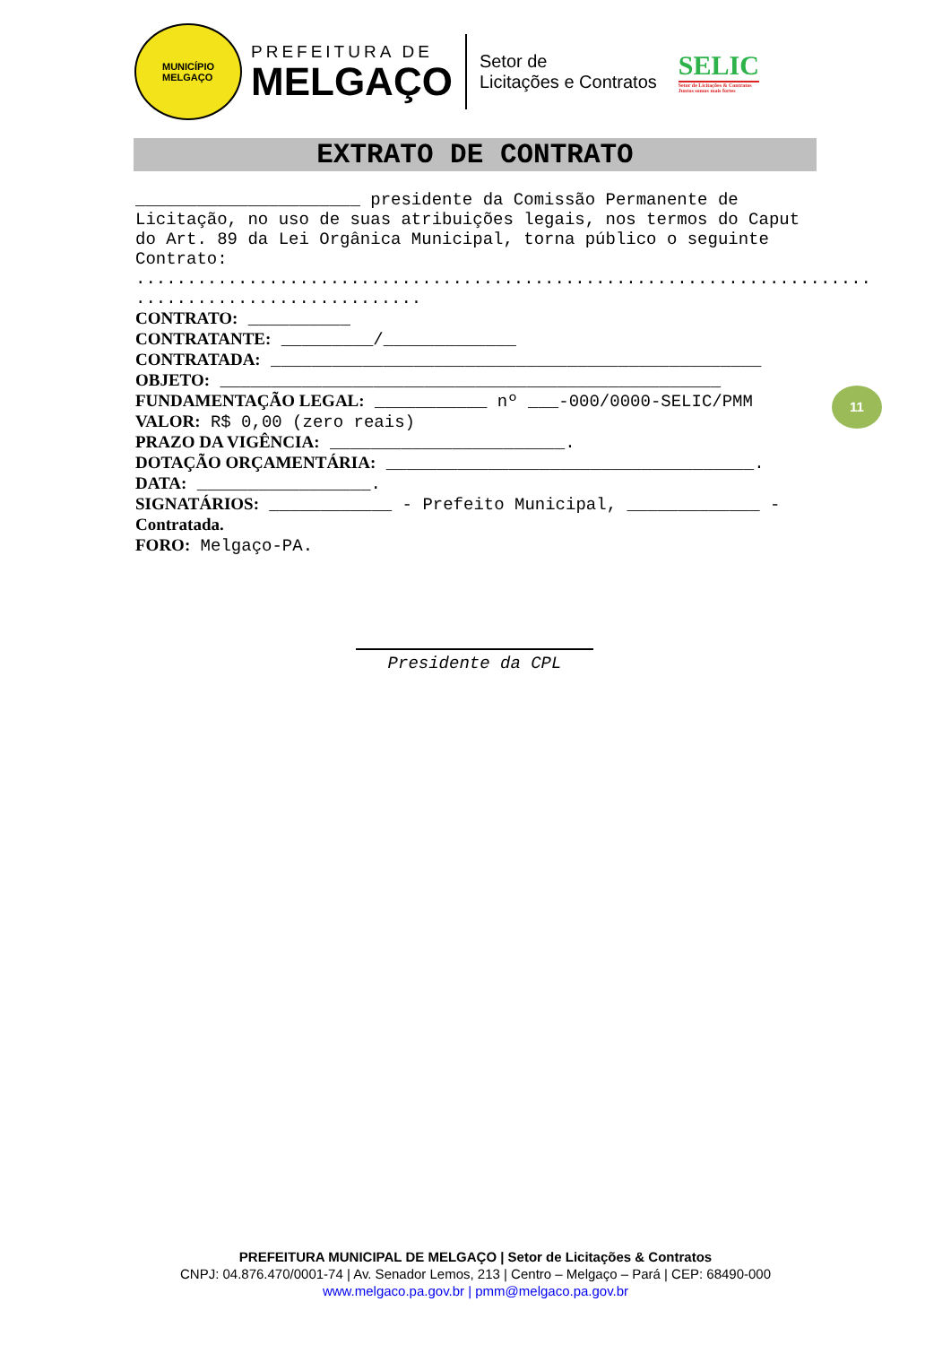MUNICÍPIO
MELGAÇO
PREFEITURA DE
MELGAÇO
Setor de
Licitações e Contratos
SELIC
Setor de Licitações & Contratos
Juntos somos mais fortes
EXTRATO DE CONTRATO
______________________ presidente da Comissão Permanente de Licitação, no uso de suas atribuições legais, nos termos do Caput do Art. 89 da Lei Orgânica Municipal, torna público o seguinte Contrato:
........................................................................
............................
CONTRATO: __________
CONTRATANTE: _________/_____________
CONTRATADA: ________________________________________________
OBJETO: _________________________________________________
FUNDAMENTAÇÃO LEGAL: ___________ nº ___-000/0000-SELIC/PMM
VALOR: R$ 0,00 (zero reais)
PRAZO DA VIGÊNCIA: _______________________.
DOTAÇÃO ORÇAMENTÁRIA: ____________________________________.
DATA: _________________.
SIGNATÁRIOS: ____________ - Prefeito Municipal, _____________ - Contratada.
FORO: Melgaço-PA.
11
Presidente da CPL
PREFEITURA MUNICIPAL DE MELGAÇO | Setor de Licitações & Contratos
CNPJ: 04.876.470/0001-74 | Av. Senador Lemos, 213 | Centro – Melgaço – Pará | CEP: 68490-000
www.melgaco.pa.gov.br | pmm@melgaco.pa.gov.br